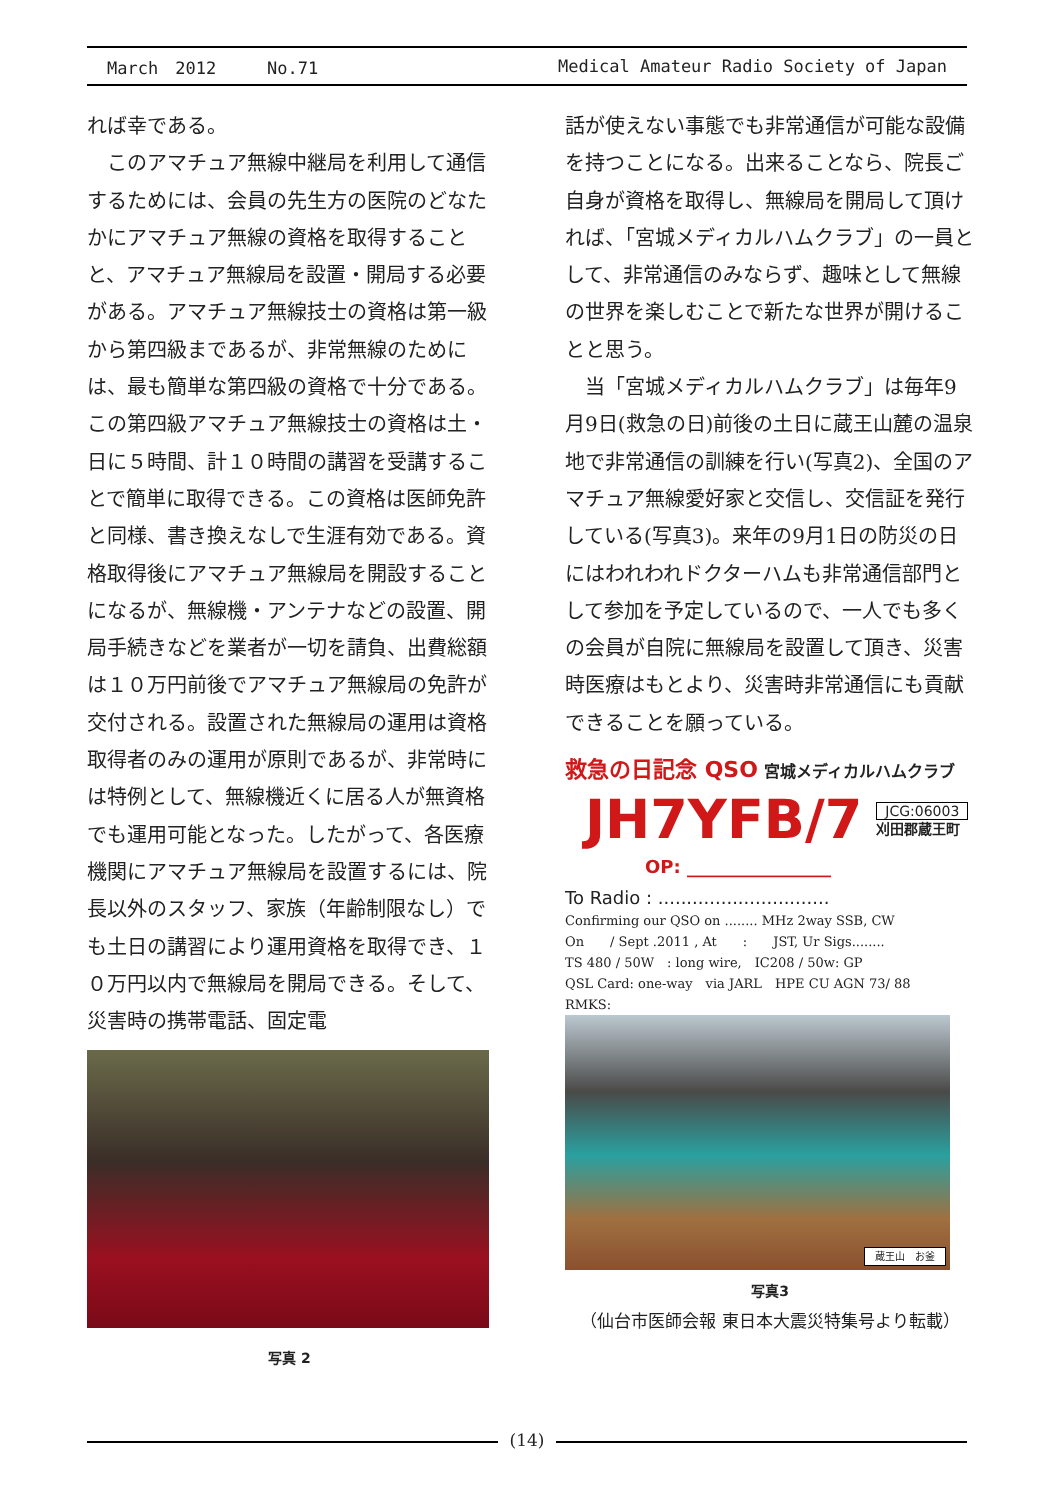March　2012　　　No.71 Medical Amateur Radio Society of Japan
れば幸である。
　このアマチュア無線中継局を利用して通信するためには、会員の先生方の医院のどなたかにアマチュア無線の資格を取得することと、アマチュア無線局を設置・開局する必要がある。アマチュア無線技士の資格は第一級から第四級まであるが、非常無線のためには、最も簡単な第四級の資格で十分である。この第四級アマチュア無線技士の資格は土・日に５時間、計１０時間の講習を受講することで簡単に取得できる。この資格は医師免許と同様、書き換えなしで生涯有効である。資格取得後にアマチュア無線局を開設することになるが、無線機・アンテナなどの設置、開局手続きなどを業者が一切を請負、出費総額は１０万円前後でアマチュア無線局の免許が交付される。設置された無線局の運用は資格取得者のみの運用が原則であるが、非常時には特例として、無線機近くに居る人が無資格でも運用可能となった。したがって、各医療機関にアマチュア無線局を設置するには、院長以外のスタッフ、家族（年齢制限なし）でも土日の講習により運用資格を取得でき、１０万円以内で無線局を開局できる。そして、災害時の携帯電話、固定電
写真 2
話が使えない事態でも非常通信が可能な設備を持つことになる。出来ることなら、院長ご自身が資格を取得し、無線局を開局して頂ければ、「宮城メディカルハムクラブ」の一員として、非常通信のみならず、趣味として無線の世界を楽しむことで新たな世界が開けることと思う。
　当「宮城メディカルハムクラブ」は毎年9月9日(救急の日)前後の土日に蔵王山麓の温泉地で非常通信の訓練を行い(写真2)、全国のアマチュア無線愛好家と交信し、交信証を発行している(写真3)。来年の9月1日の防災の日にはわれわれドクターハムも非常通信部門として参加を予定しているので、一人でも多くの会員が自院に無線局を設置して頂き、災害時医療はもとより、災害時非常通信にも貢献できることを願っている。
救急の日記念 QSO 宮城メディカルハムクラブ
JH7YFB/7 JCG:06003
刈田郡蔵王町
OP: ________________
To Radio : ..............................
Confirming our QSO on ........ MHz 2way SSB, CW
On　　/ Sept .2011 , At　　:　　JST, Ur Sigs........
TS 480 / 50W　: long wire,　IC208 / 50w: GP
QSL Card: one-way　via JARL　HPE CU AGN 73/ 88
RMKS:
蔵王山　お釜
写真3
（仙台市医師会報 東日本大震災特集号より転載）
(14)